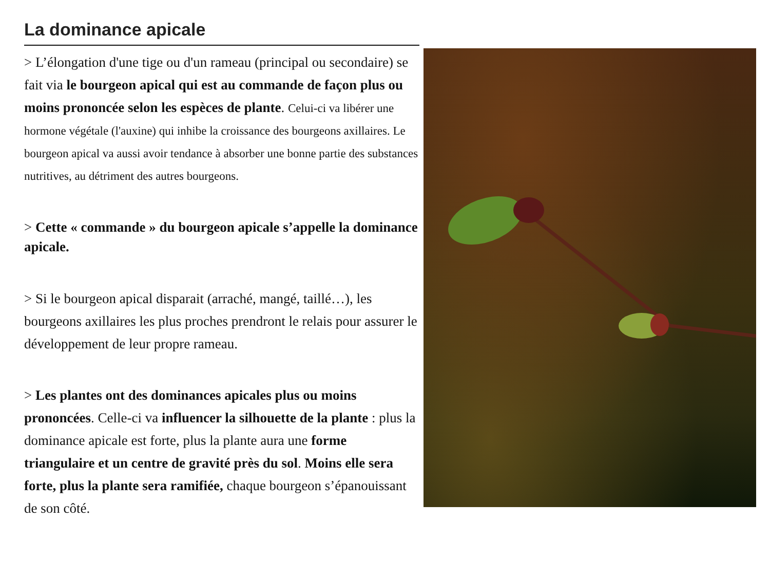La dominance apicale
> L’élongation d'une tige ou d'un rameau (principal ou secondaire) se fait via le bourgeon apical qui est au commande de façon plus ou moins prononcée selon les espèces de plante. Celui-ci va libérer une hormone végétale (l'auxine) qui inhibe la croissance des bourgeons axillaires. Le bourgeon apical va aussi avoir tendance à absorber une bonne partie des substances nutritives, au détriment des autres bourgeons.
> Cette « commande » du bourgeon apicale s’appelle la dominance apicale.
> Si le bourgeon apical disparait (arraché, mangé, taillé…), les bourgeons axillaires les plus proches prendront le relais pour assurer le développement de leur propre rameau.
> Les plantes ont des dominances apicales plus ou moins prononcées. Celle-ci va influencer la silhouette de la plante : plus la dominance apicale est forte, plus la plante aura une forme triangulaire et un centre de gravité près du sol. Moins elle sera forte, plus la plante sera ramifiée, chaque bourgeon s’épanouissant de son côté.